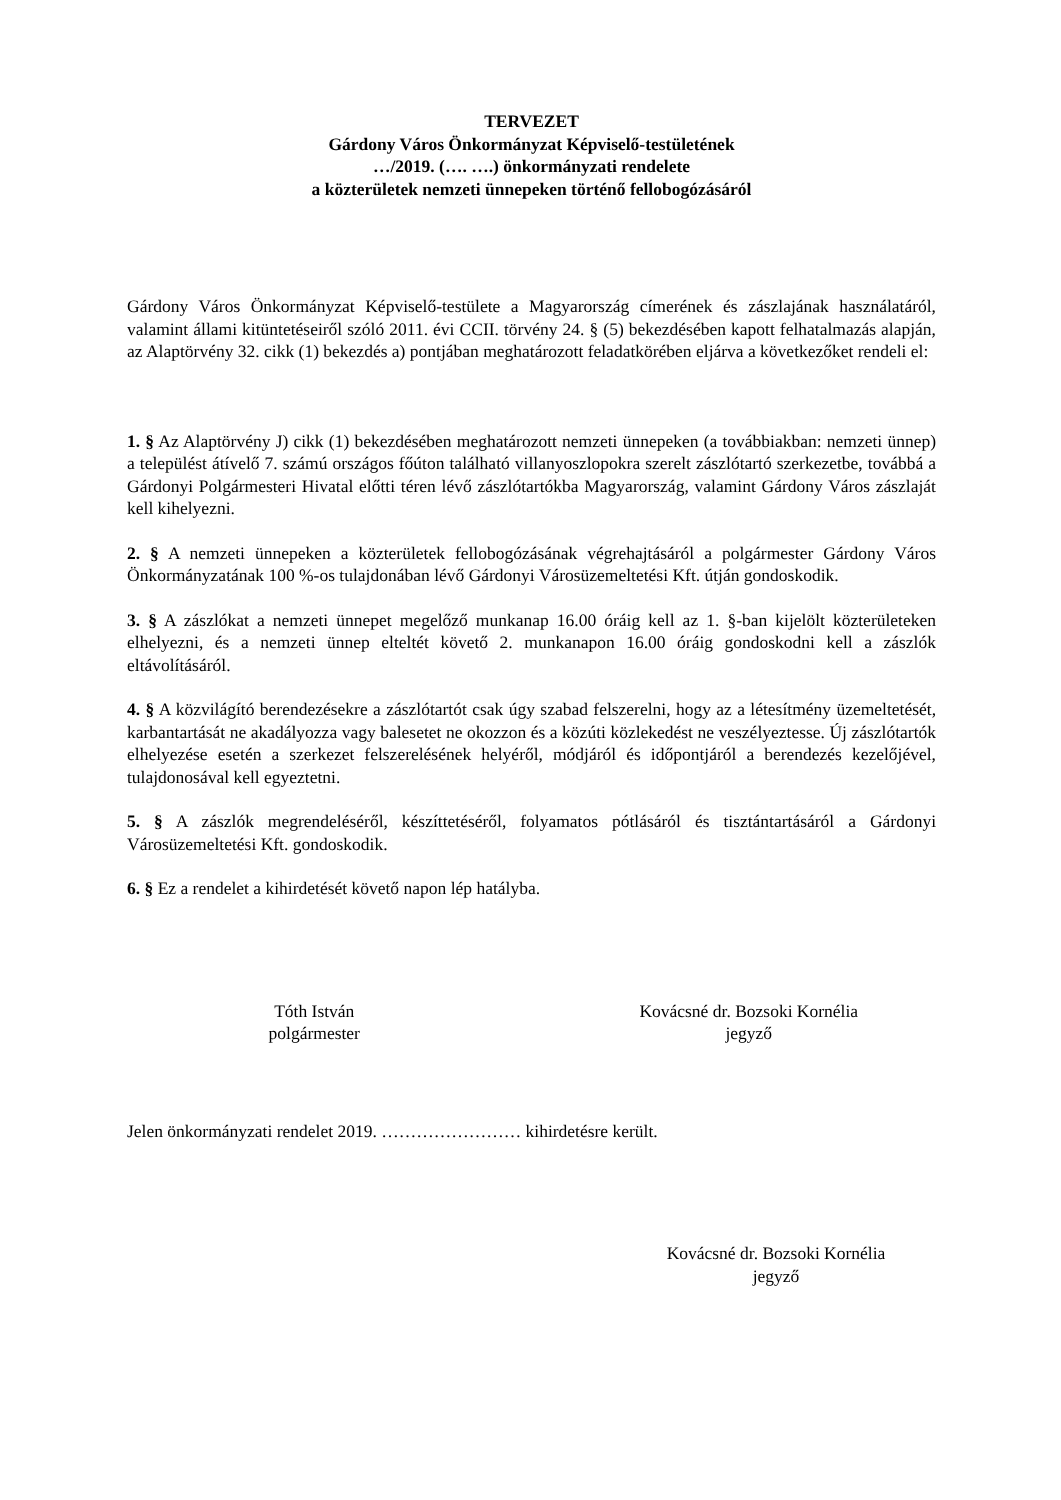TERVEZET
Gárdony Város Önkormányzat Képviselő-testületének
…/2019. (…. ….) önkormányzati rendelete
a közterületek nemzeti ünnepeken történő fellobogózásáról
Gárdony Város Önkormányzat Képviselő-testülete a Magyarország címerének és zászlajának használatáról, valamint állami kitüntetéseiről szóló 2011. évi CCII. törvény 24. § (5) bekezdésében kapott felhatalmazás alapján, az Alaptörvény 32. cikk (1) bekezdés a) pontjában meghatározott feladatkörében eljárva a következőket rendeli el:
1. § Az Alaptörvény J) cikk (1) bekezdésében meghatározott nemzeti ünnepeken (a továbbiakban: nemzeti ünnep) a települést átívelő 7. számú országos főúton található villanyoszlopokra szerelt zászlótartó szerkezetbe, továbbá a Gárdonyi Polgármesteri Hivatal előtti téren lévő zászlótartókba Magyarország, valamint Gárdony Város zászlaját kell kihelyezni.
2. § A nemzeti ünnepeken a közterületek fellobogózásának végrehajtásáról a polgármester Gárdony Város Önkormányzatának 100 %-os tulajdonában lévő Gárdonyi Városüzemeltetési Kft. útján gondoskodik.
3. § A zászlókat a nemzeti ünnepet megelőző munkanap 16.00 óráig kell az 1. §-ban kijelölt közterületeken elhelyezni, és a nemzeti ünnep elteltét követő 2. munkanapon 16.00 óráig gondoskodni kell a zászlók eltávolításáról.
4. § A közvilágító berendezésekre a zászlótartót csak úgy szabad felszerelni, hogy az a létesítmény üzemeltetését, karbantartását ne akadályozza vagy balesetet ne okozzon és a közúti közlekedést ne veszélyeztesse. Új zászlótartók elhelyezése esetén a szerkezet felszerelésének helyéről, módjáról és időpontjáról a berendezés kezelőjével, tulajdonosával kell egyeztetni.
5. § A zászlók megrendeléséről, készíttetéséről, folyamatos pótlásáról és tisztántartásáról a Gárdonyi Városüzemeltetési Kft. gondoskodik.
6. § Ez a rendelet a kihirdetését követő napon lép hatályba.
Tóth István
polgármester
Kovácsné dr. Bozsoki Kornélia
jegyző
Jelen önkormányzati rendelet 2019. …………………… kihirdetésre került.
Kovácsné dr. Bozsoki Kornélia
jegyző